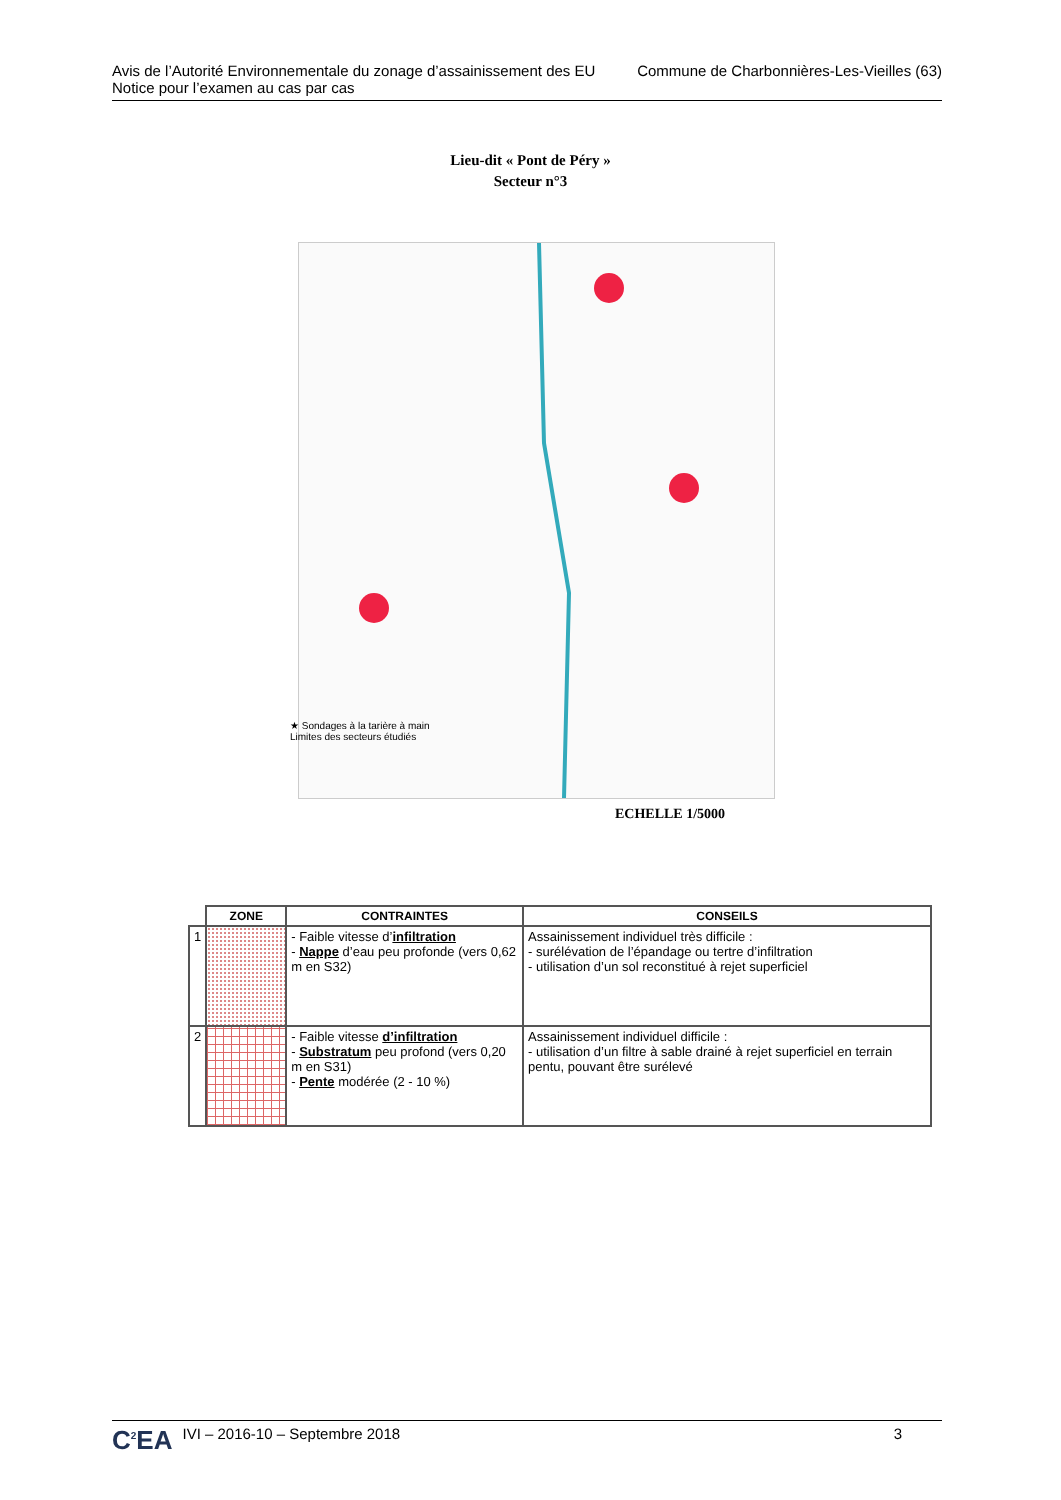Avis de l’Autorité Environnementale du zonage d’assainissement des EU
Notice pour l’examen au cas par cas
Commune de Charbonnières-Les-Vieilles (63)
Lieu-dit « Pont de Péry »
Secteur n°3
★ Sondages à la tarière à main
Limites des secteurs étudiés
ECHELLE 1/5000
| | ZONE | CONTRAINTES | CONSEILS |
| --- | --- | --- | --- |
| 1 | | - Faible vitesse d’ infiltration - Nappe d’eau peu profonde (vers 0,62 m en S32) | Assainissement individuel très difficile : - surélévation de l’épandage ou tertre d’infiltration - utilisation d’un sol reconstitué à rejet superficiel |
| 2 | | - Faible vitesse d’infiltration - Substratum peu profond (vers 0,20 m en S31) - Pente modérée (2 - 10 %) | Assainissement individuel difficile : - utilisation d’un filtre à sable drainé à rejet superficiel en terrain pentu, pouvant être surélevé |
C<sup>2</sup>EA IVI – 2016-10 – Septembre 2018 3